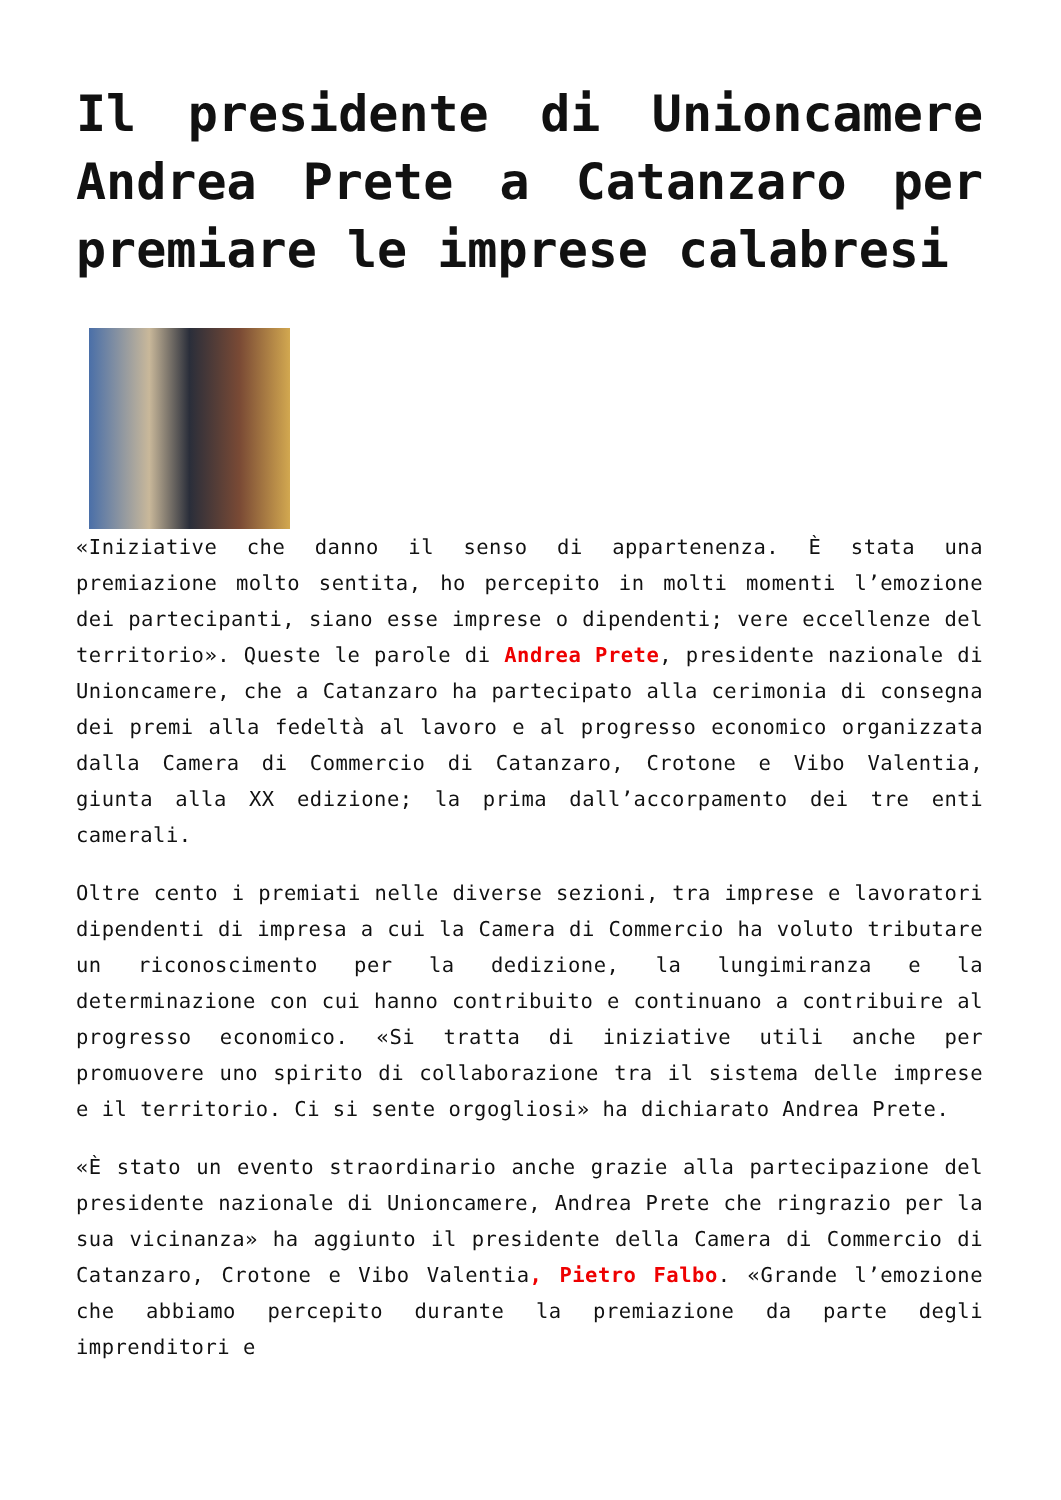Il presidente di Unioncamere Andrea Prete a Catanzaro per premiare le imprese calabresi
«Iniziative che danno il senso di appartenenza. È stata una premiazione molto sentita, ho percepito in molti momenti l’emozione dei partecipanti, siano esse imprese o dipendenti; vere eccellenze del territorio». Queste le parole di Andrea Prete, presidente nazionale di Unioncamere, che a Catanzaro ha partecipato alla cerimonia di consegna dei premi alla fedeltà al lavoro e al progresso economico organizzata dalla Camera di Commercio di Catanzaro, Crotone e Vibo Valentia, giunta alla XX edizione; la prima dall’accorpamento dei tre enti camerali.
Oltre cento i premiati nelle diverse sezioni, tra imprese e lavoratori dipendenti di impresa a cui la Camera di Commercio ha voluto tributare un riconoscimento per la dedizione, la lungimiranza e la determinazione con cui hanno contribuito e continuano a contribuire al progresso economico. «Si tratta di iniziative utili anche per promuovere uno spirito di collaborazione tra il sistema delle imprese e il territorio. Ci si sente orgogliosi» ha dichiarato Andrea Prete.
«È stato un evento straordinario anche grazie alla partecipazione del presidente nazionale di Unioncamere, Andrea Prete che ringrazio per la sua vicinanza» ha aggiunto il presidente della Camera di Commercio di Catanzaro, Crotone e Vibo Valentia, Pietro Falbo. «Grande l’emozione che abbiamo percepito durante la premiazione da parte degli imprenditori e